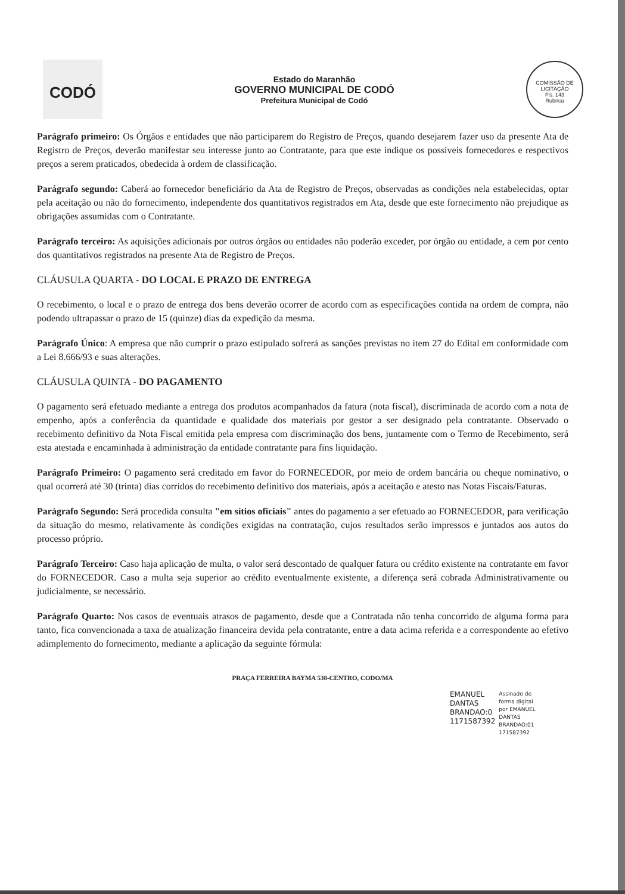CODÓ
Estado do Maranhão
GOVERNO MUNICIPAL DE CODÓ
Prefeitura Municipal de Codó
COMISSÃO DE LICITAÇÃO
Fls. 143
Rubrica
Parágrafo primeiro: Os Órgãos e entidades que não participarem do Registro de Preços, quando desejarem fazer uso da presente Ata de Registro de Preços, deverão manifestar seu interesse junto ao Contratante, para que este indique os possíveis fornecedores e respectivos preços a serem praticados, obedecida à ordem de classificação.
Parágrafo segundo: Caberá ao fornecedor beneficiário da Ata de Registro de Preços, observadas as condições nela estabelecidas, optar pela aceitação ou não do fornecimento, independente dos quantitativos registrados em Ata, desde que este fornecimento não prejudique as obrigações assumidas com o Contratante.
Parágrafo terceiro: As aquisições adicionais por outros órgãos ou entidades não poderão exceder, por órgão ou entidade, a cem por cento dos quantitativos registrados na presente Ata de Registro de Preços.
CLÁUSULA QUARTA - DO LOCAL E PRAZO DE ENTREGA
O recebimento, o local e o prazo de entrega dos bens deverão ocorrer de acordo com as especificações contida na ordem de compra, não podendo ultrapassar o prazo de 15 (quinze) dias da expedição da mesma.
Parágrafo Único: A empresa que não cumprir o prazo estipulado sofrerá as sanções previstas no item 27 do Edital em conformidade com a Lei 8.666/93 e suas alterações.
CLÁUSULA QUINTA - DO PAGAMENTO
O pagamento será efetuado mediante a entrega dos produtos acompanhados da fatura (nota fiscal), discriminada de acordo com a nota de empenho, após a conferência da quantidade e qualidade dos materiais por gestor a ser designado pela contratante. Observado o recebimento definitivo da Nota Fiscal emitida pela empresa com discriminação dos bens, juntamente com o Termo de Recebimento, será esta atestada e encaminhada à administração da entidade contratante para fins liquidação.
Parágrafo Primeiro: O pagamento será creditado em favor do FORNECEDOR, por meio de ordem bancária ou cheque nominativo, o qual ocorrerá até 30 (trinta) dias corridos do recebimento definitivo dos materiais, após a aceitação e atesto nas Notas Fiscais/Faturas.
Parágrafo Segundo: Será procedida consulta "em sítios oficiais" antes do pagamento a ser efetuado ao FORNECEDOR, para verificação da situação do mesmo, relativamente às condições exigidas na contratação, cujos resultados serão impressos e juntados aos autos do processo próprio.
Parágrafo Terceiro: Caso haja aplicação de multa, o valor será descontado de qualquer fatura ou crédito existente na contratante em favor do FORNECEDOR. Caso a multa seja superior ao crédito eventualmente existente, a diferença será cobrada Administrativamente ou judicialmente, se necessário.
Parágrafo Quarto: Nos casos de eventuais atrasos de pagamento, desde que a Contratada não tenha concorrido de alguma forma para tanto, fica convencionada a taxa de atualização financeira devida pela contratante, entre a data acima referida e a correspondente ao efetivo adimplemento do fornecimento, mediante a aplicação da seguinte fórmula:
PRAÇA FERREIRA BAYMA 538-CENTRO, CODO/MA
EMANUEL
DANTAS
BRANDAO:0
1171587392
Assinado de
forma digital
por EMANUEL
DANTAS
BRANDAO:01
171587392